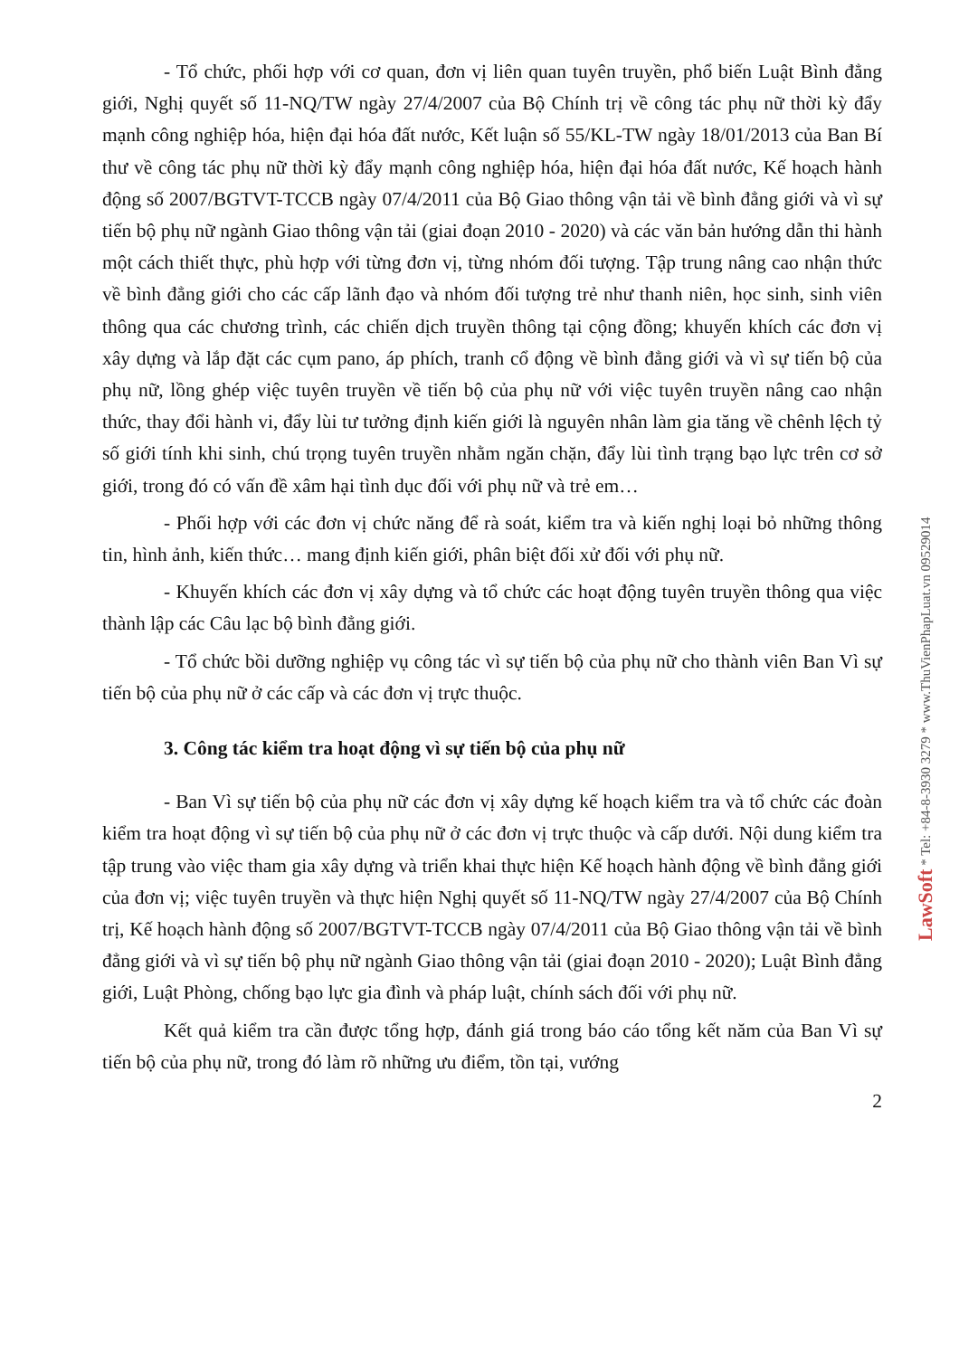- Tổ chức, phối hợp với cơ quan, đơn vị liên quan tuyên truyền, phổ biến Luật Bình đẳng giới, Nghị quyết số 11-NQ/TW ngày 27/4/2007 của Bộ Chính trị về công tác phụ nữ thời kỳ đẩy mạnh công nghiệp hóa, hiện đại hóa đất nước, Kết luận số 55/KL-TW ngày 18/01/2013 của Ban Bí thư về công tác phụ nữ thời kỳ đẩy mạnh công nghiệp hóa, hiện đại hóa đất nước, Kế hoạch hành động số 2007/BGTVT-TCCB ngày 07/4/2011 của Bộ Giao thông vận tải về bình đẳng giới và vì sự tiến bộ phụ nữ ngành Giao thông vận tải (giai đoạn 2010 - 2020) và các văn bản hướng dẫn thi hành một cách thiết thực, phù hợp với từng đơn vị, từng nhóm đối tượng. Tập trung nâng cao nhận thức về bình đẳng giới cho các cấp lãnh đạo và nhóm đối tượng trẻ như thanh niên, học sinh, sinh viên thông qua các chương trình, các chiến dịch truyền thông tại cộng đồng; khuyến khích các đơn vị xây dựng và lắp đặt các cụm pano, áp phích, tranh cổ động về bình đẳng giới và vì sự tiến bộ của phụ nữ, lồng ghép việc tuyên truyền về tiến bộ của phụ nữ với việc tuyên truyền nâng cao nhận thức, thay đổi hành vi, đẩy lùi tư tưởng định kiến giới là nguyên nhân làm gia tăng về chênh lệch tỷ số giới tính khi sinh, chú trọng tuyên truyền nhằm ngăn chặn, đẩy lùi tình trạng bạo lực trên cơ sở giới, trong đó có vấn đề xâm hại tình dục đối với phụ nữ và trẻ em…
- Phối hợp với các đơn vị chức năng để rà soát, kiểm tra và kiến nghị loại bỏ những thông tin, hình ảnh, kiến thức… mang định kiến giới, phân biệt đối xử đối với phụ nữ.
- Khuyến khích các đơn vị xây dựng và tổ chức các hoạt động tuyên truyền thông qua việc thành lập các Câu lạc bộ bình đẳng giới.
- Tổ chức bồi dưỡng nghiệp vụ công tác vì sự tiến bộ của phụ nữ cho thành viên Ban Vì sự tiến bộ của phụ nữ ở các cấp và các đơn vị trực thuộc.
3. Công tác kiểm tra hoạt động vì sự tiến bộ của phụ nữ
- Ban Vì sự tiến bộ của phụ nữ các đơn vị xây dựng kế hoạch kiểm tra và tổ chức các đoàn kiểm tra hoạt động vì sự tiến bộ của phụ nữ ở các đơn vị trực thuộc và cấp dưới. Nội dung kiểm tra tập trung vào việc tham gia xây dựng và triển khai thực hiện Kế hoạch hành động về bình đẳng giới của đơn vị; việc tuyên truyền và thực hiện Nghị quyết số 11-NQ/TW ngày 27/4/2007 của Bộ Chính trị, Kế hoạch hành động số 2007/BGTVT-TCCB ngày 07/4/2011 của Bộ Giao thông vận tải về bình đẳng giới và vì sự tiến bộ phụ nữ ngành Giao thông vận tải (giai đoạn 2010 - 2020); Luật Bình đẳng giới, Luật Phòng, chống bạo lực gia đình và pháp luật, chính sách đối với phụ nữ.
Kết quả kiểm tra cần được tổng hợp, đánh giá trong báo cáo tổng kết năm của Ban Vì sự tiến bộ của phụ nữ, trong đó làm rõ những ưu điểm, tồn tại, vướng
2
LawSoft * Tel: +84-8-3930 3279 * www.ThuVienPhapLuat.vn 09529014